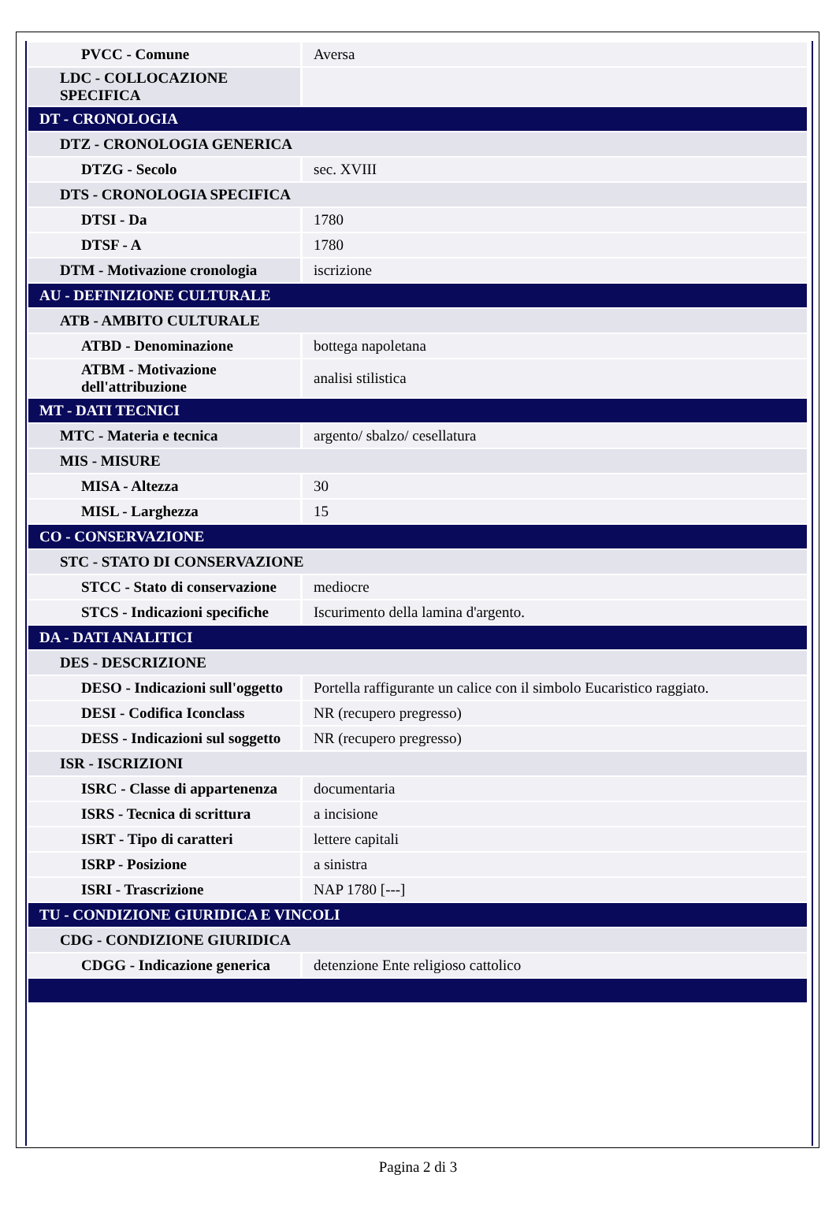| PVCC - Comune | Aversa |
| LDC - COLLOCAZIONE SPECIFICA | |
| DT - CRONOLOGIA | |
| DTZ - CRONOLOGIA GENERICA | |
| DTZG - Secolo | sec. XVIII |
| DTS - CRONOLOGIA SPECIFICA | |
| DTSI - Da | 1780 |
| DTSF - A | 1780 |
| DTM - Motivazione cronologia | iscrizione |
| AU - DEFINIZIONE CULTURALE | |
| ATB - AMBITO CULTURALE | |
| ATBD - Denominazione | bottega napoletana |
| ATBM - Motivazione dell'attribuzione | analisi stilistica |
| MT - DATI TECNICI | |
| MTC - Materia e tecnica | argento/ sbalzo/ cesellatura |
| MIS - MISURE | |
| MISA - Altezza | 30 |
| MISL - Larghezza | 15 |
| CO - CONSERVAZIONE | |
| STC - STATO DI CONSERVAZIONE | |
| STCC - Stato di conservazione | mediocre |
| STCS - Indicazioni specifiche | Iscurimento della lamina d'argento. |
| DA - DATI ANALITICI | |
| DES - DESCRIZIONE | |
| DESO - Indicazioni sull'oggetto | Portella raffigurante un calice con il simbolo Eucaristico raggiato. |
| DESI - Codifica Iconclass | NR (recupero pregresso) |
| DESS - Indicazioni sul soggetto | NR (recupero pregresso) |
| ISR - ISCRIZIONI | |
| ISRC - Classe di appartenenza | documentaria |
| ISRS - Tecnica di scrittura | a incisione |
| ISRT - Tipo di caratteri | lettere capitali |
| ISRP - Posizione | a sinistra |
| ISRI - Trascrizione | NAP 1780 [---] |
| TU - CONDIZIONE GIURIDICA E VINCOLI | |
| CDG - CONDIZIONE GIURIDICA | |
| CDGG - Indicazione generica | detenzione Ente religioso cattolico |
Pagina 2 di 3